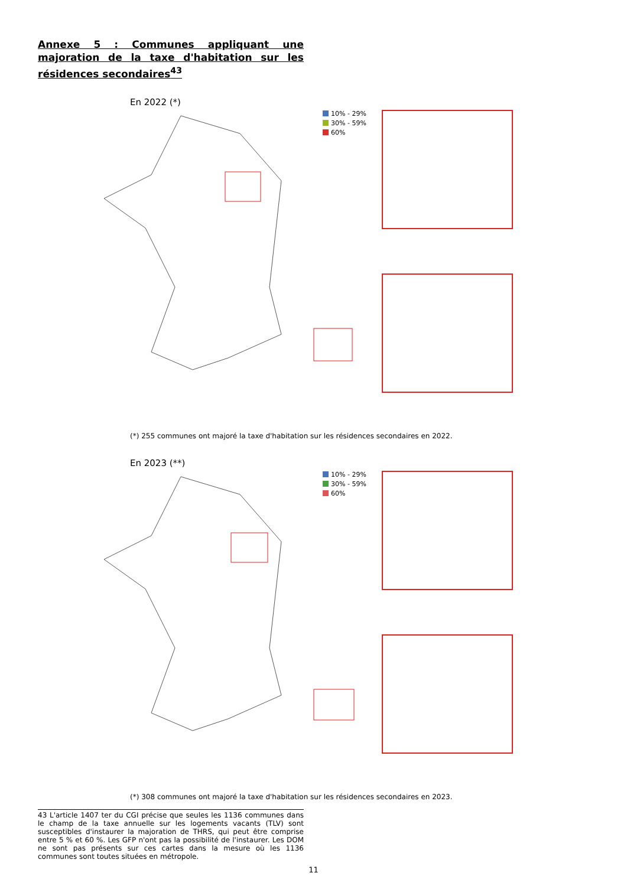Annexe 5 : Communes appliquant une majoration de la taxe d'habitation sur les résidences secondaires<sup>43</sup>
En 2022 (*)
10% - 29%
30% - 59%
60%
(*) 255 communes ont majoré la taxe d'habitation sur les résidences secondaires en 2022.
En 2023 (**)
10% - 29%
30% - 59%
60%
(*) 308 communes ont majoré la taxe d'habitation sur les résidences secondaires en 2023.
43 L'article 1407 ter du CGI précise que seules les 1136 communes dans le champ de la taxe annuelle sur les logements vacants (TLV) sont susceptibles d'instaurer la majoration de THRS, qui peut être comprise entre 5 % et 60 %. Les GFP n'ont pas la possibilité de l'instaurer. Les DOM ne sont pas présents sur ces cartes dans la mesure où les 1136 communes sont toutes situées en métropole.
11